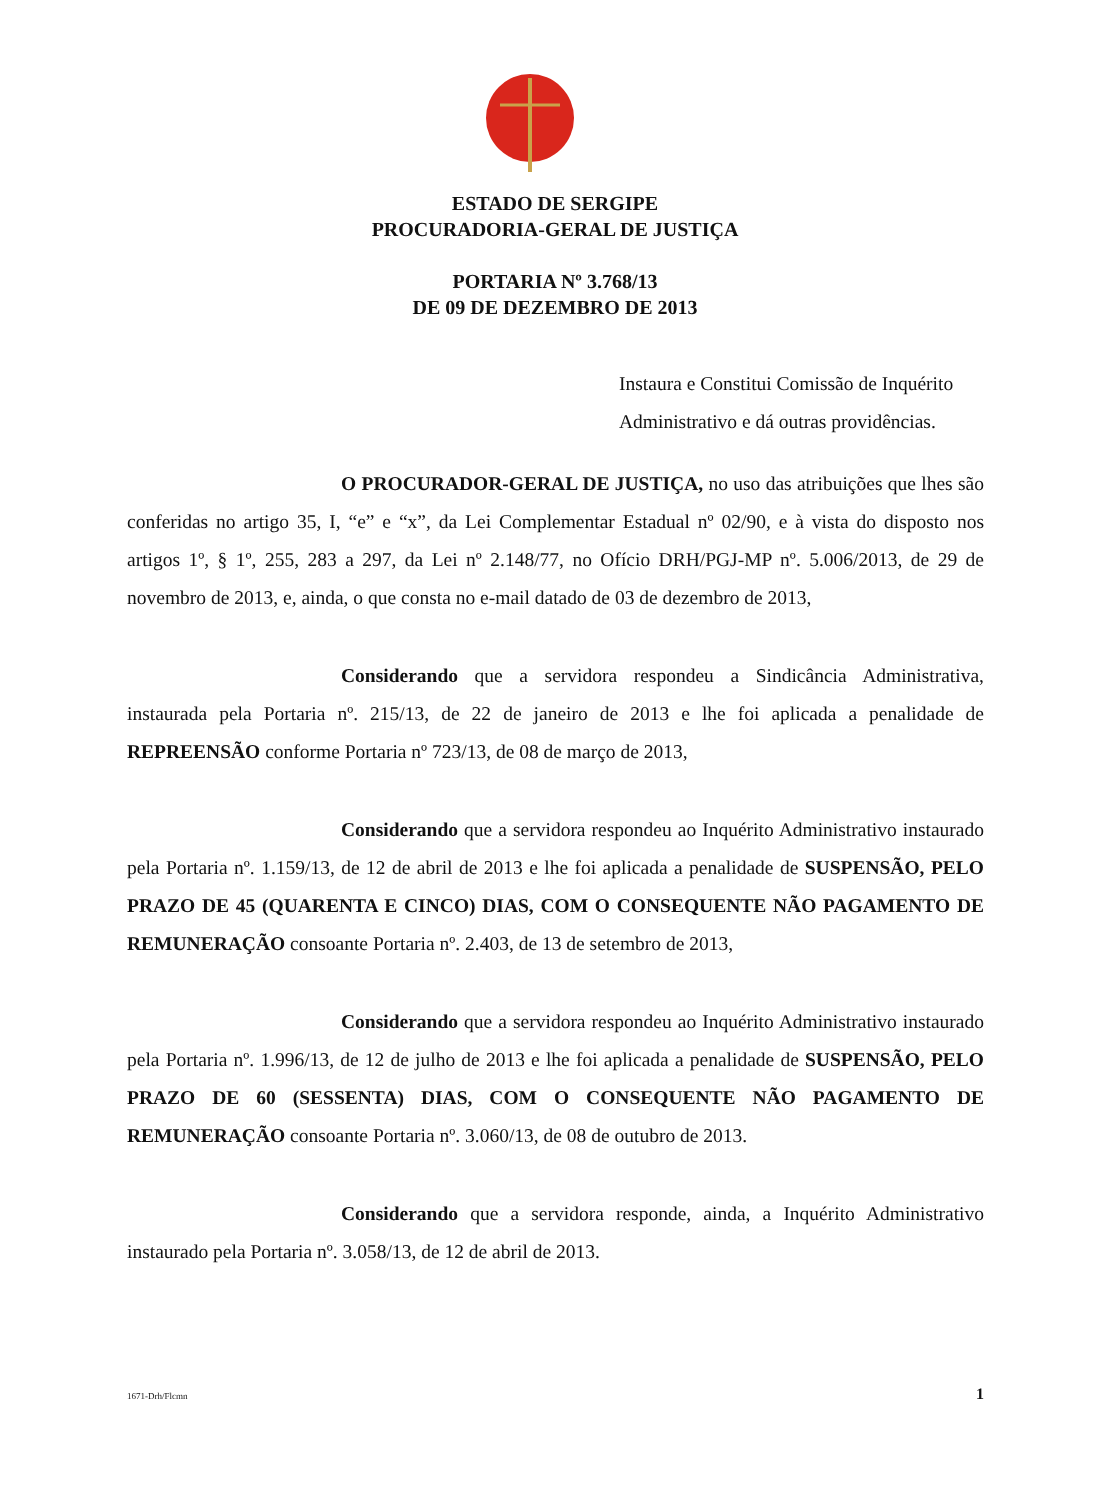ESTADO DE SERGIPE
PROCURADORIA-GERAL DE JUSTIÇA
PORTARIA Nº 3.768/13
DE 09 DE DEZEMBRO DE 2013
Instaura e Constitui Comissão de Inquérito Administrativo e dá outras providências.
O PROCURADOR-GERAL DE JUSTIÇA, no uso das atribuições que lhes são conferidas no artigo 35, I, “e” e “x”, da Lei Complementar Estadual nº 02/90, e à vista do disposto nos artigos 1º, § 1º, 255, 283 a 297, da Lei nº 2.148/77, no Ofício DRH/PGJ-MP nº. 5.006/2013, de 29 de novembro de 2013, e, ainda, o que consta no e-mail datado de 03 de dezembro de 2013,
Considerando que a servidora respondeu a Sindicância Administrativa, instaurada pela Portaria nº. 215/13, de 22 de janeiro de 2013 e lhe foi aplicada a penalidade de REPREENSÃO conforme Portaria nº 723/13, de 08 de março de 2013,
Considerando que a servidora respondeu ao Inquérito Administrativo instaurado pela Portaria nº. 1.159/13, de 12 de abril de 2013 e lhe foi aplicada a penalidade de SUSPENSÃO, PELO PRAZO DE 45 (QUARENTA E CINCO) DIAS, COM O CONSEQUENTE NÃO PAGAMENTO DE REMUNERAÇÃO consoante Portaria nº. 2.403, de 13 de setembro de 2013,
Considerando que a servidora respondeu ao Inquérito Administrativo instaurado pela Portaria nº. 1.996/13, de 12 de julho de 2013 e lhe foi aplicada a penalidade de SUSPENSÃO, PELO PRAZO DE 60 (SESSENTA) DIAS, COM O CONSEQUENTE NÃO PAGAMENTO DE REMUNERAÇÃO consoante Portaria nº. 3.060/13, de 08 de outubro de 2013.
Considerando que a servidora responde, ainda, a Inquérito Administrativo instaurado pela Portaria nº. 3.058/13, de 12 de abril de 2013.
1671-Drh/Flcmn 1